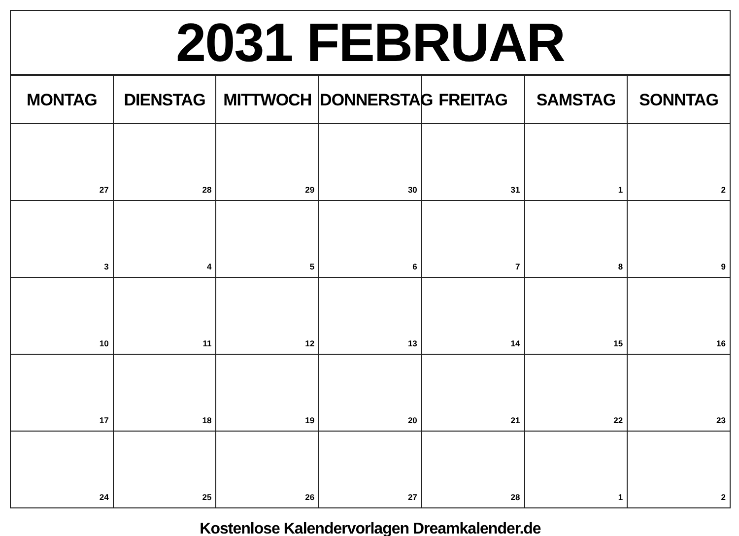2031 FEBRUAR
| MONTAG | DIENSTAG | MITTWOCH | DONNERSTAG | FREITAG | SAMSTAG | SONNTAG |
| --- | --- | --- | --- | --- | --- | --- |
| 27 | 28 | 29 | 30 | 31 | 1 | 2 |
| 3 | 4 | 5 | 6 | 7 | 8 | 9 |
| 10 | 11 | 12 | 13 | 14 | 15 | 16 |
| 17 | 18 | 19 | 20 | 21 | 22 | 23 |
| 24 | 25 | 26 | 27 | 28 | 1 | 2 |
Kostenlose Kalendervorlagen Dreamkalender.de